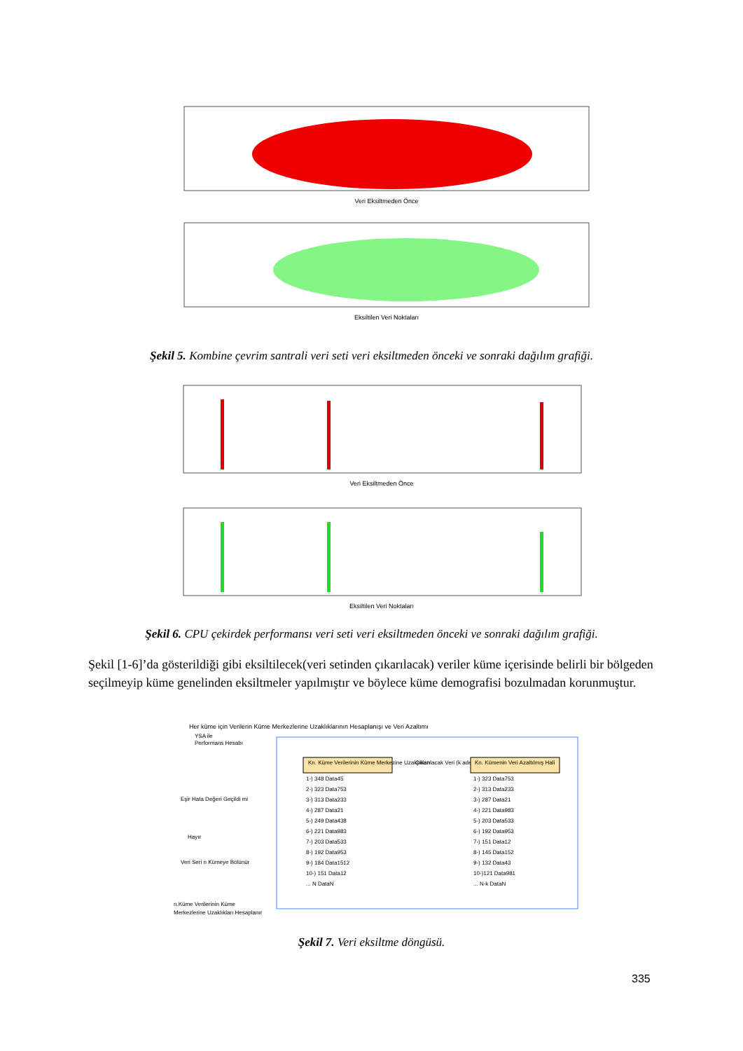Veri Eksiltmeden Önce
Eksiltilen Veri Noktaları
Şekil 5. Kombine çevrim santrali veri seti veri eksiltmeden önceki ve sonraki dağılım grafiği.
Veri Eksiltmeden Önce
Eksiltilen Veri Noktaları
Şekil 6. CPU çekirdek performansı veri seti veri eksiltmeden önceki ve sonraki dağılım grafiği.
Şekil [1-6]’da gösterildiği gibi eksiltilecek(veri setinden çıkarılacak) veriler küme içerisinde belirli bir bölgeden seçilmeyip küme genelinden eksiltmeler yapılmıştır ve böylece küme demografisi bozulmadan korunmuştur.
Her küme için Verilerin Küme Merkezlerine Uzaklıklarının Hesaplanışı ve Veri Azaltımı
YSA ile
Performans Hesabı
Eşir Hata Değeri Geçildi mi
Hayır
Veri Seri n Kümeye Bölünür
n.Küme Verilerinin Küme
Merkezlerine Uzaklıkları Hesaplanır
Kn. Küme Verilerinin Küme Merkezine Uzaklıkları
Çıkarılacak Veri (k adet)
Kn. Kümenin Veri Azaltılmış Hali
1-) 348 Data45
1-) 323 Data753
2-) 323 Data753
2-) 313 Data233
3-) 313 Data233
3-) 287 Data21
4-) 287 Data21
4-) 221 Data983
5-) 249 Data438
5-) 203 Data533
6-) 221 Data983
6-) 192 Data953
7-) 203 Data533
7-) 151 Data12
8-) 192 Data953
8-) 145 Data152
9-) 184 Data1512
9-) 132 Data43
10-) 151 Data12
10-)121 Data981
... N DataN
... N-k DataN
Şekil 7. Veri eksiltme döngüsü.
335